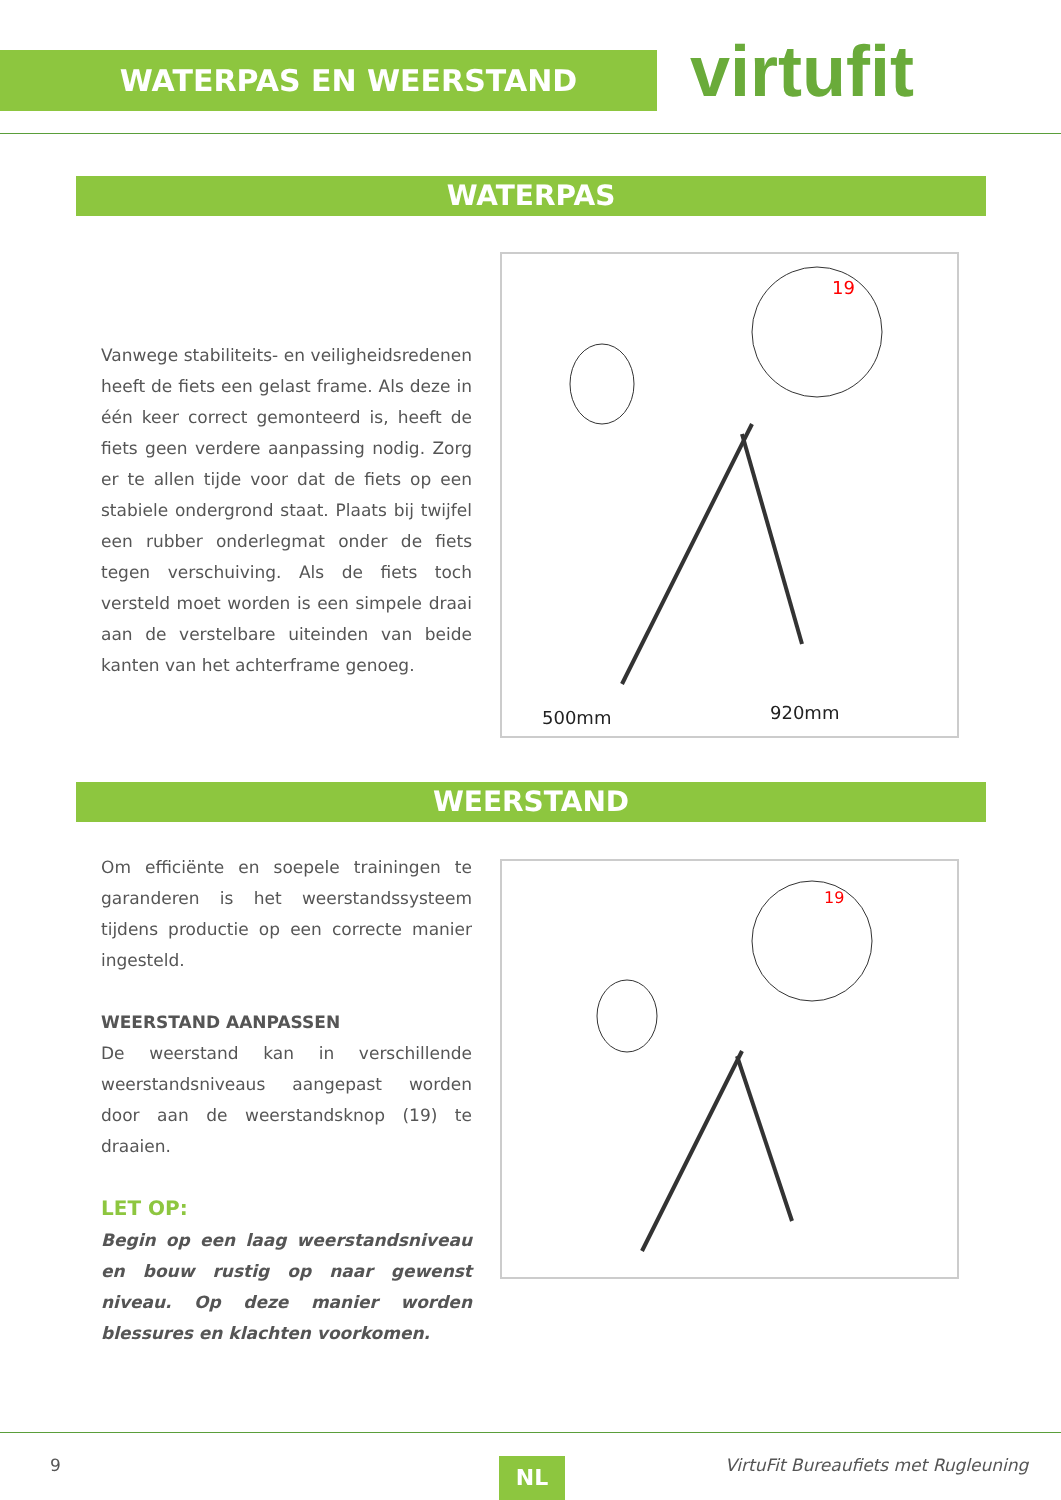WATERPAS EN WEERSTAND virtufit
WATERPAS
Vanwege stabiliteits- en veiligheidsredenen heeft de fiets een gelast frame. Als deze in één keer correct gemonteerd is, heeft de fiets geen verdere aanpassing nodig. Zorg er te allen tijde voor dat de fiets op een stabiele ondergrond staat. Plaats bij twijfel een rubber onderlegmat onder de fiets tegen verschuiving. Als de fiets toch versteld moet worden is een simpele draai aan de verstelbare uiteinden van beide kanten van het achterframe genoeg.
19
500mm
920mm
WEERSTAND
Om efficiënte en soepele trainingen te garanderen is het weerstandssysteem tijdens productie op een correcte manier ingesteld.
WEERSTAND AANPASSEN
De weerstand kan in verschillende weerstandsniveaus aangepast worden door aan de weerstandsknop (19) te draaien.
LET OP:
Begin op een laag weerstandsniveau en bouw rustig op naar gewenst niveau. Op deze manier worden blessures en klachten voorkomen.
19
9 NL
VirtuFit Bureaufiets met Rugleuning